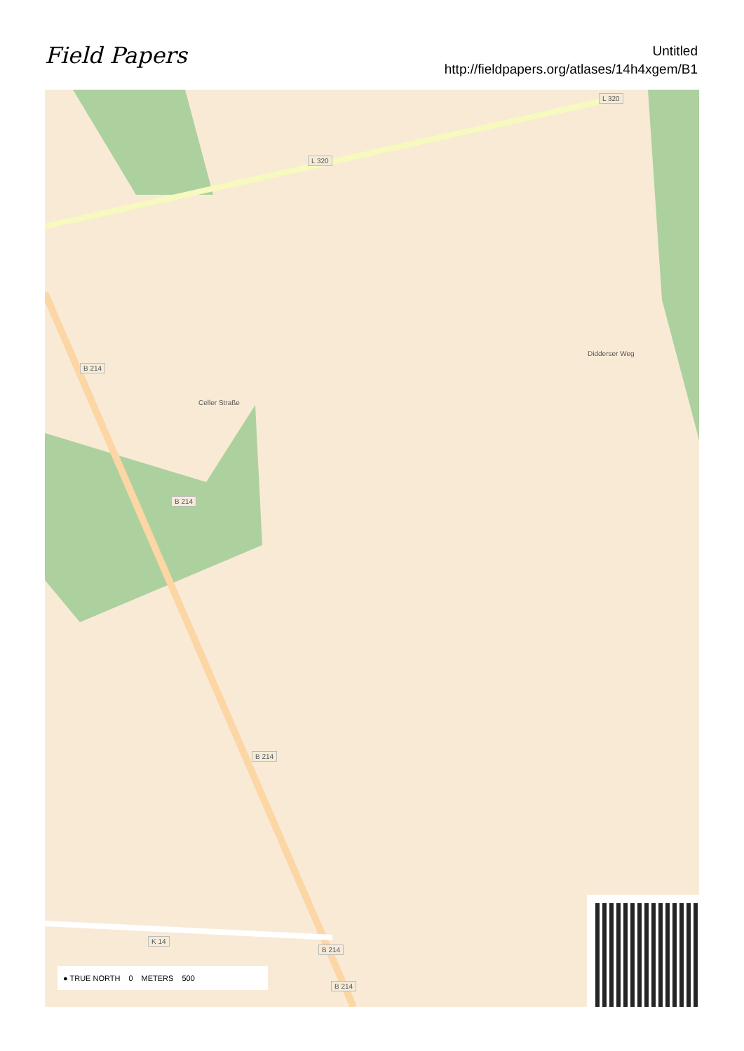Field Papers
Untitled
http://fieldpapers.org/atlases/14h4xgem/B1
L 320
L 320
B 214
B 214
B 214
K 14
B 214
B 214
Celler Straße
Didderser Weg
● TRUE NORTH 0 METERS 500